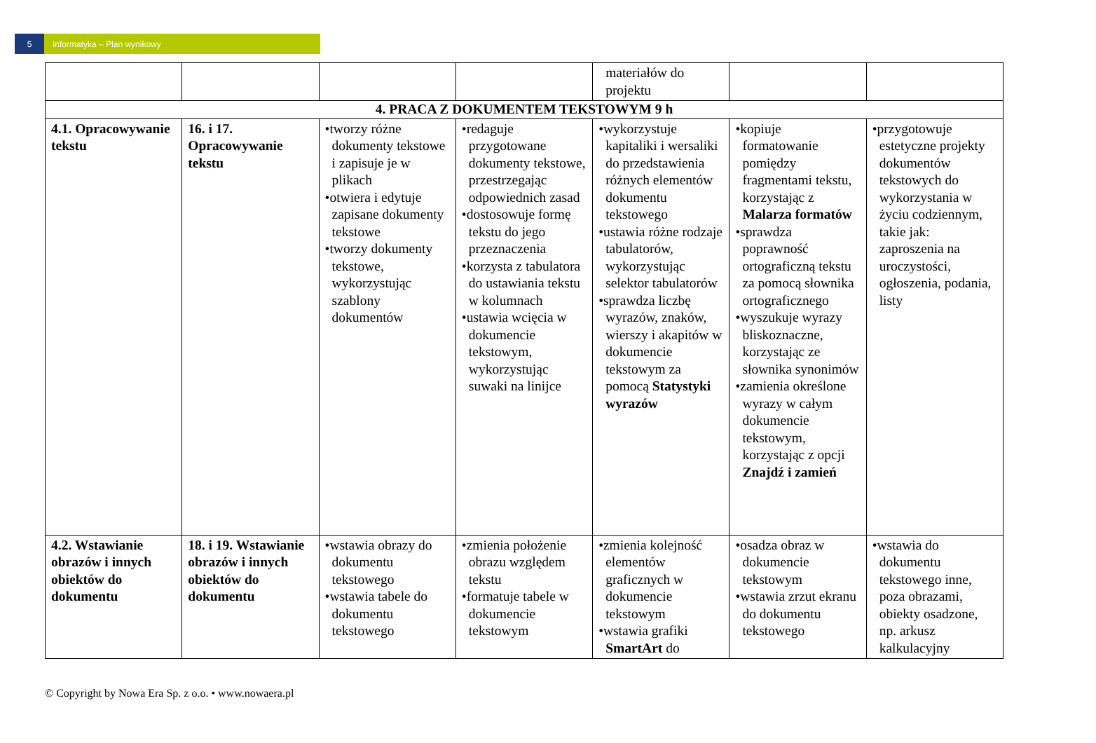5 Informatyka – Plan wynikowy
| | | | | materiałów do projektu | | |
| 4. PRACA Z DOKUMENTEM TEKSTOWYM 9 h | | | | | | |
| 4.1. Opracowywanie tekstu | 16. i 17. Opracowywanie tekstu | •tworzy różne dokumenty tekstowe i zapisuje je w plikach •otwiera i edytuje zapisane dokumenty tekstowe •tworzy dokumenty tekstowe, wykorzystując szablony dokumentów | •redaguje przygotowane dokumenty tekstowe, przestrzegając odpowiednich zasad •dostosowuje formę tekstu do jego przeznaczenia •korzysta z tabulatora do ustawiania tekstu w kolumnach •ustawia wcięcia w dokumencie tekstowym, wykorzystując suwaki na linijce | •wykorzystuje kapitaliki i wersaliki do przedstawienia różnych elementów dokumentu tekstowego •ustawia różne rodzaje tabulatorów, wykorzystując selektor tabulatorów •sprawdza liczbę wyrazów, znaków, wierszy i akapitów w dokumencie tekstowym za pomocą Statystyki wyrazów | •kopiuje formatowanie pomiędzy fragmentami tekstu, korzystając z Malarza formatów •sprawdza poprawność ortograficzną tekstu za pomocą słownika ortograficznego •wyszukuje wyrazy bliskoznaczne, korzystając ze słownika synonimów •zamienia określone wyrazy w całym dokumencie tekstowym, korzystając z opcji Znajdź i zamień | •przygotowuje estetyczne projekty dokumentów tekstowych do wykorzystania w życiu codziennym, takie jak: zaproszenia na uroczystości, ogłoszenia, podania, listy |
| 4.2. Wstawianie obrazów i innych obiektów do dokumentu | 18. i 19. Wstawianie obrazów i innych obiektów do dokumentu | •wstawia obrazy do dokumentu tekstowego •wstawia tabele do dokumentu tekstowego | •zmienia położenie obrazu względem tekstu •formatuje tabele w dokumencie tekstowym | •zmienia kolejność elementów graficznych w dokumencie tekstowym •wstawia grafiki SmartArt do | •osadza obraz w dokumencie tekstowym •wstawia zrzut ekranu do dokumentu tekstowego | •wstawia do dokumentu tekstowego inne, poza obrazami, obiekty osadzone, np. arkusz kalkulacyjny |
© Copyright by Nowa Era Sp. z o.o. • www.nowaera.pl